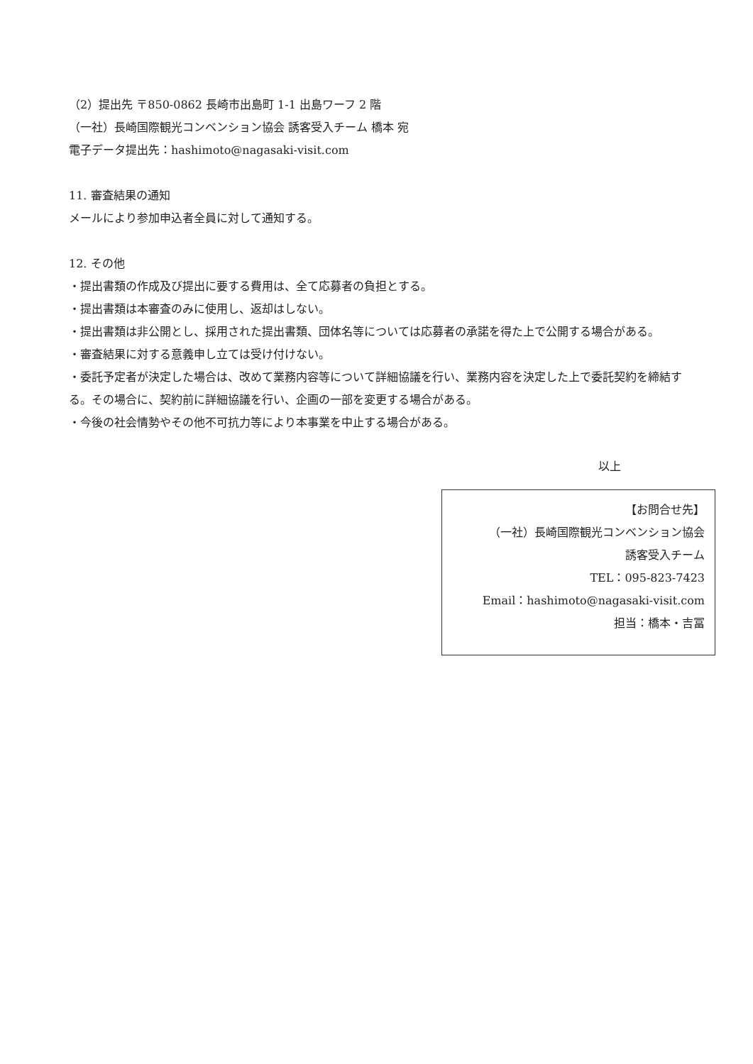（2）提出先 〒850-0862 長崎市出島町 1-1 出島ワーフ 2 階
（一社）長崎国際観光コンベンション協会 誘客受入チーム 橋本 宛
電子データ提出先：hashimoto@nagasaki-visit.com
11. 審査結果の通知
メールにより参加申込者全員に対して通知する。
12. その他
・提出書類の作成及び提出に要する費用は、全て応募者の負担とする。
・提出書類は本審査のみに使用し、返却はしない。
・提出書類は非公開とし、採用された提出書類、団体名等については応募者の承諾を得た上で公開する場合がある。
・審査結果に対する意義申し立ては受け付けない。
・委託予定者が決定した場合は、改めて業務内容等について詳細協議を行い、業務内容を決定した上で委託契約を締結する。その場合に、契約前に詳細協議を行い、企画の一部を変更する場合がある。
・今後の社会情勢やその他不可抗力等により本事業を中止する場合がある。
以上
【お問合せ先】
（一社）長崎国際観光コンベンション協会
誘客受入チーム
TEL：095-823-7423
Email：hashimoto@nagasaki-visit.com
担当：橋本・吉冨